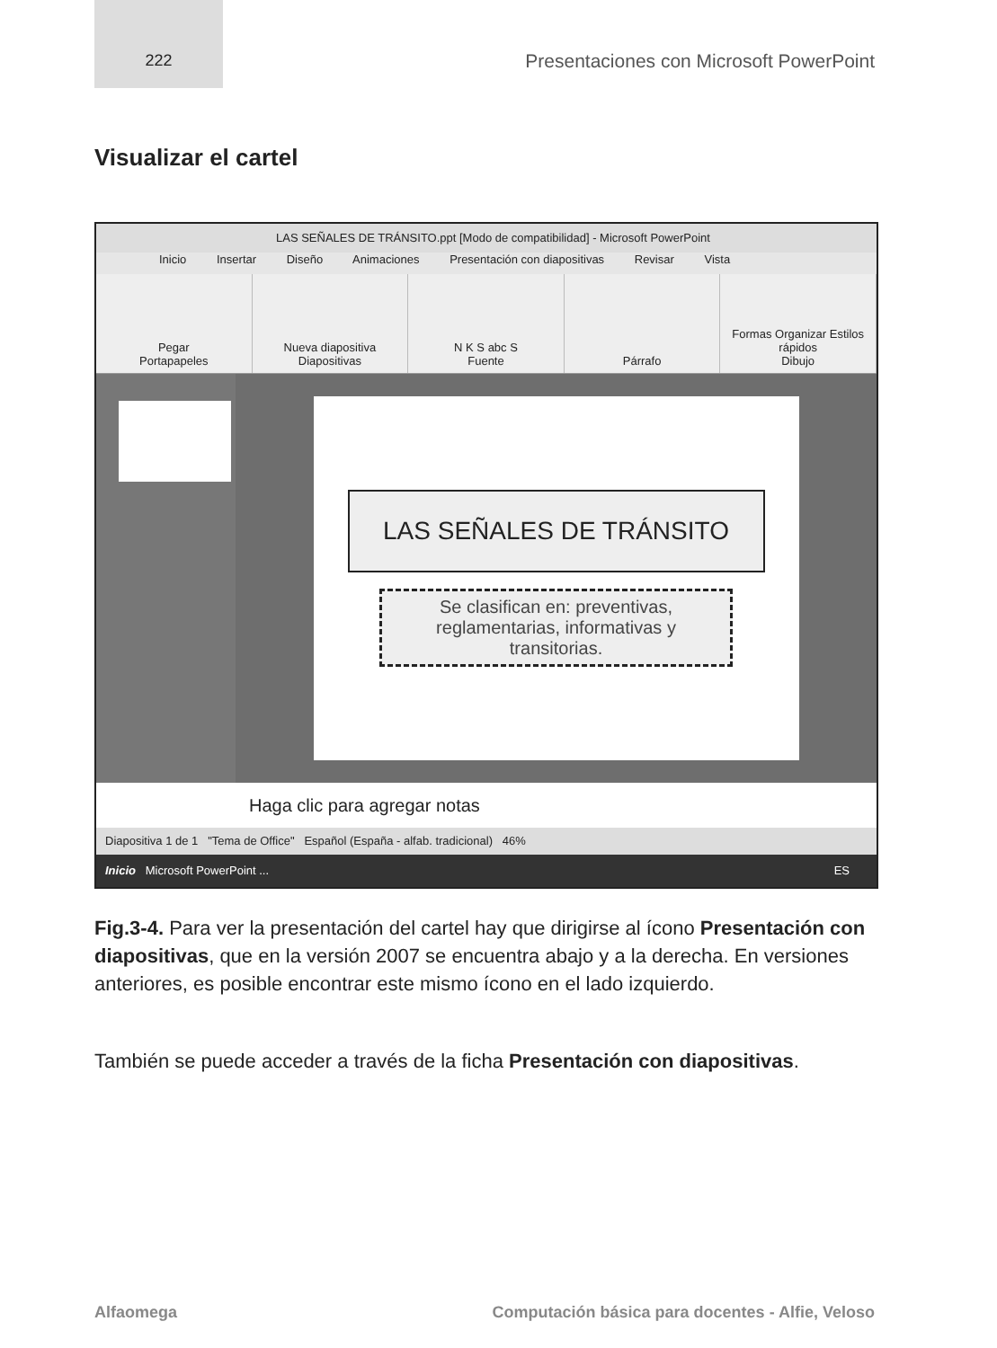222
Presentaciones con Microsoft PowerPoint
Visualizar el cartel
LAS SEÑALES DE TRÁNSITO.ppt [Modo de compatibilidad] - Microsoft PowerPoint
Inicio Insertar Diseño Animaciones Presentación con diapositivas Revisar Vista
Pegar
Portapapeles
Nueva diapositiva
Diapositivas
N K S abc S
Fuente
Párrafo Formas Organizar Estilos rápidos
Dibujo
LAS SEÑALES DE TRÁNSITO
Se clasifican en: preventivas, reglamentarias, informativas y transitorias.
Haga clic para agregar notas
Diapositiva 1 de 1 "Tema de Office" Español (España - alfab. tradicional) 46%
Inicio Microsoft PowerPoint ... ES
Fig.3-4. Para ver la presentación del cartel hay que dirigirse al ícono Presentación con diapositivas, que en la versión 2007 se encuentra abajo y a la derecha. En versiones anteriores, es posible encontrar este mismo ícono en el lado izquierdo.
También se puede acceder a través de la ficha Presentación con diapositivas.
Alfaomega Computación básica para docentes - Alfie, Veloso